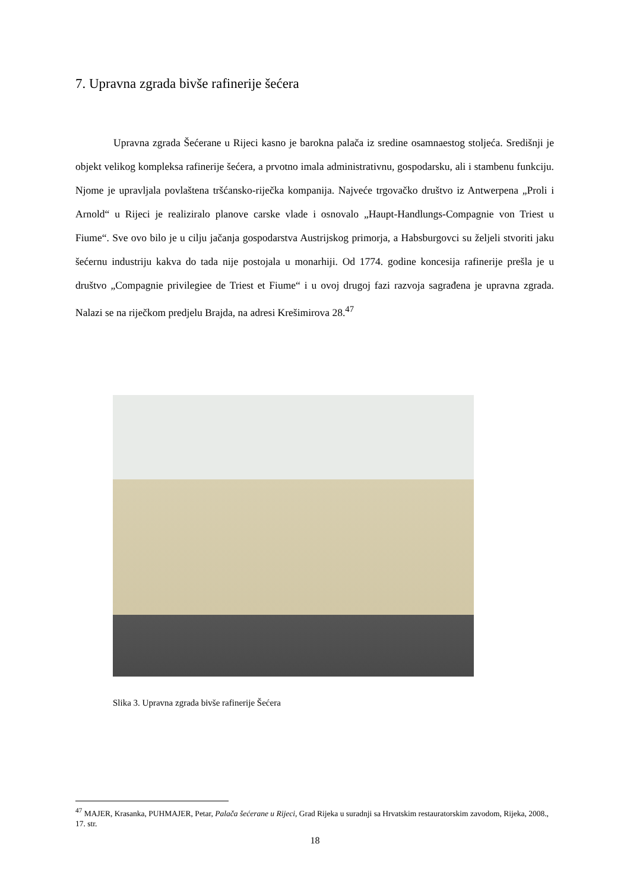7. Upravna zgrada bivše rafinerije šećera
Upravna zgrada Šećerane u Rijeci kasno je barokna palača iz sredine osamnaestog stoljeća. Središnji je objekt velikog kompleksa rafinerije šećera, a prvotno imala administrativnu, gospodarsku, ali i stambenu funkciju. Njome je upravljala povlaštena tršćansko-riječka kompanija. Najveće trgovačko društvo iz Antwerpena „Proli i Arnold“ u Rijeci je realiziralo planove carske vlade i osnovalo „Haupt-Handlungs-Compagnie von Triest u Fiume“. Sve ovo bilo je u cilju jačanja gospodarstva Austrijskog primorja, a Habsburgovci su željeli stvoriti jaku šećernu industriju kakva do tada nije postojala u monarhiji. Od 1774. godine koncesija rafinerije prešla je u društvo „Compagnie privilegiee de Triest et Fiume“ i u ovoj drugoj fazi razvoja sagrađena je upravna zgrada. Nalazi se na riječkom predjelu Brajda, na adresi Krešimirova 28.<sup>47</sup>
Slika 3. Upravna zgrada bivše rafinerije Šećera
<sup>47</sup> MAJER, Krasanka, PUHMAJER, Petar, Palača šećerane u Rijeci, Grad Rijeka u suradnji sa Hrvatskim restauratorskim zavodom, Rijeka, 2008., 17. str.
18